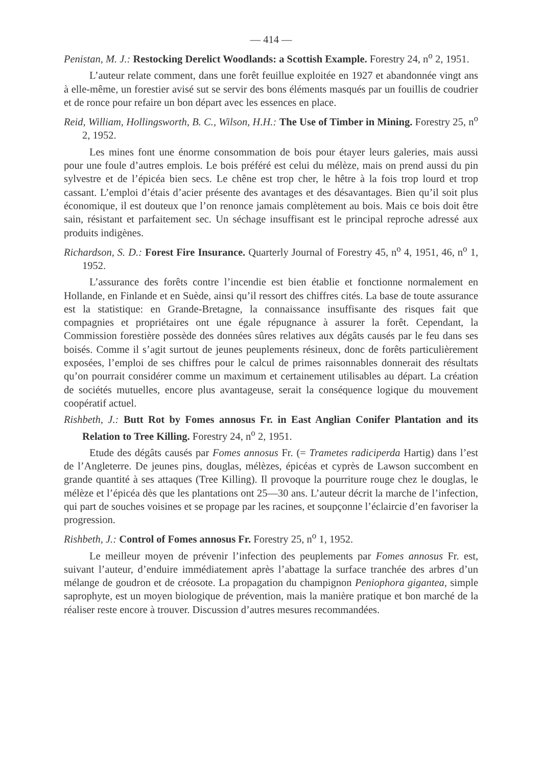— 414 —
Penistan, M. J.: Restocking Derelict Woodlands: a Scottish Example. Forestry 24, n<sup>o</sup> 2, 1951.
L’auteur relate comment, dans une forêt feuillue exploitée en 1927 et abandonnée vingt ans à elle-même, un forestier avisé sut se servir des bons éléments masqués par un fouillis de coudrier et de ronce pour refaire un bon départ avec les essences en place.
Reid, William, Hollingsworth, B. C., Wilson, H.H.: The Use of Timber in Mining. Forestry 25, n<sup>o</sup> 2, 1952.
Les mines font une énorme consommation de bois pour étayer leurs galeries, mais aussi pour une foule d’autres emplois. Le bois préféré est celui du mélèze, mais on prend aussi du pin sylvestre et de l’épicéa bien secs. Le chêne est trop cher, le hêtre à la fois trop lourd et trop cassant. L’emploi d’étais d’acier présente des avantages et des désavantages. Bien qu’il soit plus économique, il est douteux que l’on renonce jamais complètement au bois. Mais ce bois doit être sain, résistant et parfaitement sec. Un séchage insuffisant est le principal reproche adressé aux produits indigènes.
Richardson, S. D.: Forest Fire Insurance. Quarterly Journal of Forestry 45, n<sup>o</sup> 4, 1951, 46, n<sup>o</sup> 1, 1952.
L’assurance des forêts contre l’incendie est bien établie et fonctionne normalement en Hollande, en Finlande et en Suède, ainsi qu’il ressort des chiffres cités. La base de toute assurance est la statistique: en Grande-Bretagne, la connaissance insuffisante des risques fait que compagnies et propriétaires ont une égale répugnance à assurer la forêt. Cependant, la Commission forestière possède des données sûres relatives aux dégâts causés par le feu dans ses boisés. Comme il s’agit surtout de jeunes peuplements résineux, donc de forêts particulièrement exposées, l’emploi de ses chiffres pour le calcul de primes raisonnables donnerait des résultats qu’on pourrait considérer comme un maximum et certainement utilisables au départ. La création de sociétés mutuelles, encore plus avantageuse, serait la conséquence logique du mouvement coopératif actuel.
Rishbeth, J.: Butt Rot by Fomes annosus Fr. in East Anglian Conifer Plantation and its Relation to Tree Killing. Forestry 24, n<sup>o</sup> 2, 1951.
Etude des dégâts causés par Fomes annosus Fr. (= Trametes radiciperda Hartig) dans l’est de l’Angleterre. De jeunes pins, douglas, mélèzes, épicéas et cyprès de Lawson succombent en grande quantité à ses attaques (Tree Killing). Il provoque la pourriture rouge chez le douglas, le mélèze et l’épicéa dès que les plantations ont 25—30 ans. L’auteur décrit la marche de l’infection, qui part de souches voisines et se propage par les racines, et soupçonne l’éclaircie d’en favoriser la progression.
Rishbeth, J.: Control of Fomes annosus Fr. Forestry 25, n<sup>o</sup> 1, 1952.
Le meilleur moyen de prévenir l’infection des peuplements par Fomes annosus Fr. est, suivant l’auteur, d’enduire immédiatement après l’abattage la surface tranchée des arbres d’un mélange de goudron et de créosote. La propagation du champignon Peniophora gigantea, simple saprophyte, est un moyen biologique de prévention, mais la manière pratique et bon marché de la réaliser reste encore à trouver. Discussion d’autres mesures recommandées.